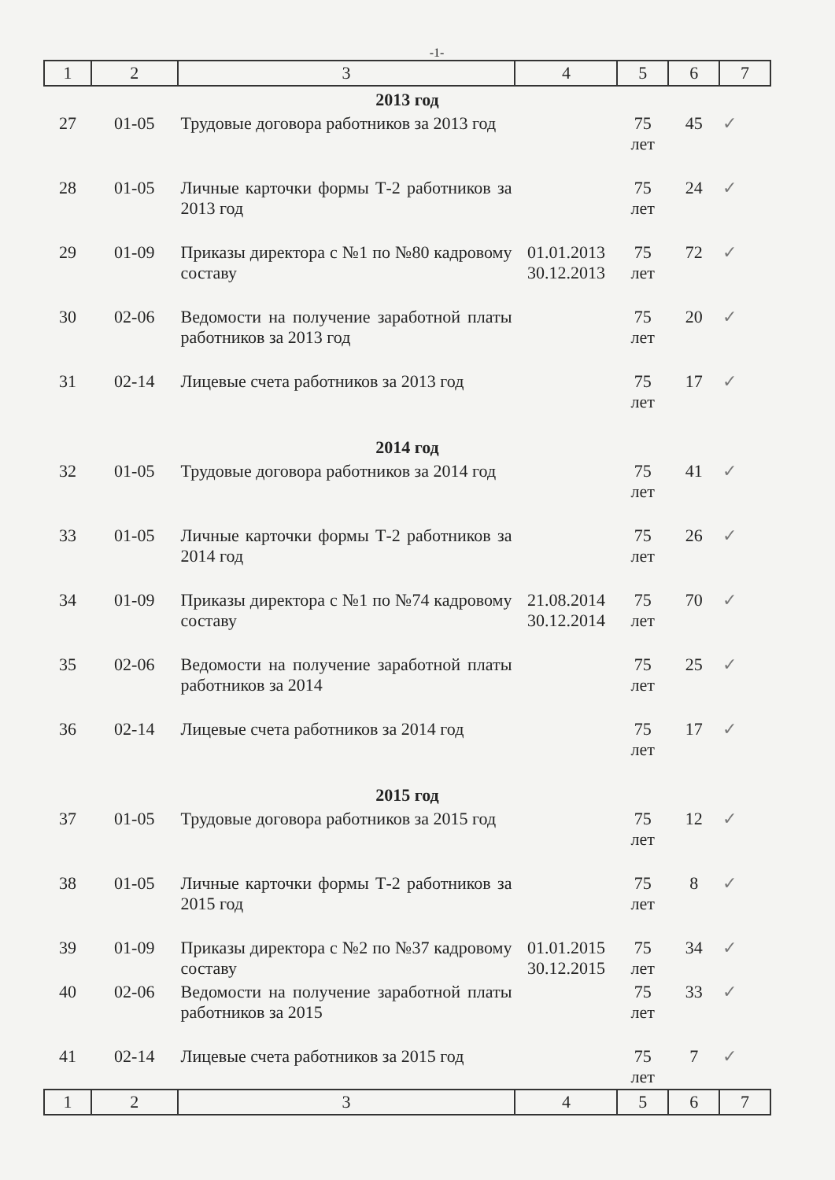-1-
| 1 | 2 | 3 | 4 | 5 | 6 | 7 |
| 2013 год | | | | | | |
| 27 | 01-05 | Трудовые договора работников за 2013 год | | 75 лет | 45 | ✓ |
| 28 | 01-05 | Личные карточки формы Т-2 работников за 2013 год | | 75 лет | 24 | ✓ |
| 29 | 01-09 | Приказы директора с №1 по №80 кадровому составу | 01.01.2013 30.12.2013 | 75 лет | 72 | ✓ |
| 30 | 02-06 | Ведомости на получение заработной платы работников за 2013 год | | 75 лет | 20 | ✓ |
| 31 | 02-14 | Лицевые счета работников за 2013 год | | 75 лет | 17 | ✓ |
| 2014 год | | | | | | |
| 32 | 01-05 | Трудовые договора работников за 2014 год | | 75 лет | 41 | ✓ |
| 33 | 01-05 | Личные карточки формы Т-2 работников за 2014 год | | 75 лет | 26 | ✓ |
| 34 | 01-09 | Приказы директора с №1 по №74 кадровому составу | 21.08.2014 30.12.2014 | 75 лет | 70 | ✓ |
| 35 | 02-06 | Ведомости на получение заработной платы работников за 2014 | | 75 лет | 25 | ✓ |
| 36 | 02-14 | Лицевые счета работников за 2014 год | | 75 лет | 17 | ✓ |
| 2015 год | | | | | | |
| 37 | 01-05 | Трудовые договора работников за 2015 год | | 75 лет | 12 | ✓ |
| 38 | 01-05 | Личные карточки формы Т-2 работников за 2015 год | | 75 лет | 8 | ✓ |
| 39 | 01-09 | Приказы директора с №2 по №37 кадровому составу | 01.01.2015 30.12.2015 | 75 лет | 34 | ✓ |
| 40 | 02-06 | Ведомости на получение заработной платы работников за 2015 | | 75 лет | 33 | ✓ |
| 41 | 02-14 | Лицевые счета работников за 2015 год | | 75 лет | 7 | ✓ |
| 1 | 2 | 3 | 4 | 5 | 6 | 7 |